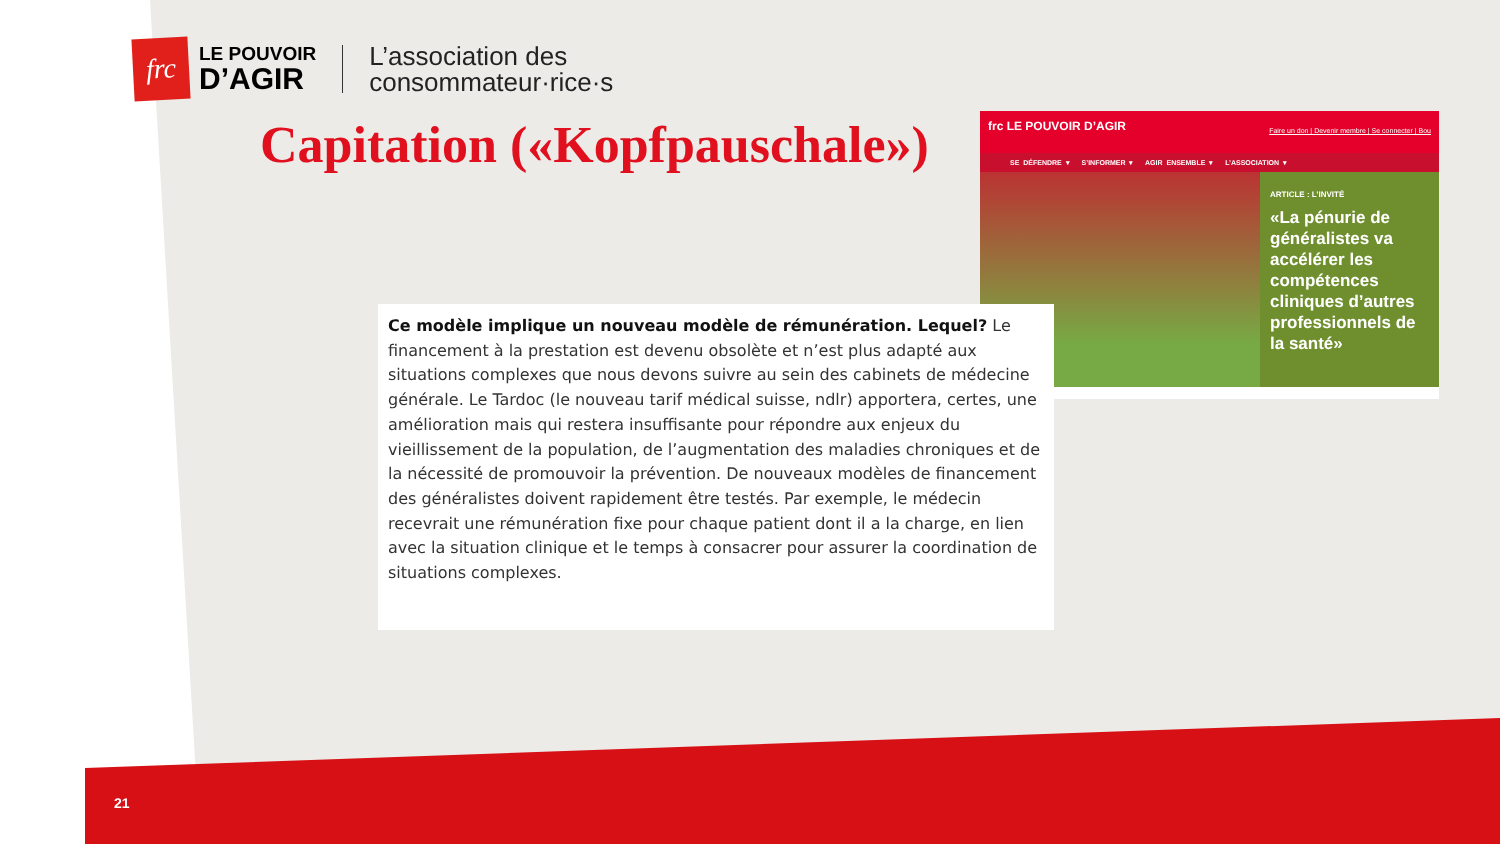frc
LE POUVOIR
D’AGIR
L’association des
consommateur·rice·s
Capitation («Kopfpauschale»)
frc LE POUVOIR D’AGIR Faire un don | Devenir membre | Se connecter | Bou
SE DÉFENDRE ▾ S’INFORMER ▾ AGIR ENSEMBLE ▾ L’ASSOCIATION ▾
ARTICLE : L’INVITÉ
«La pénurie de généralistes va accélérer les compétences cliniques d’autres professionnels de la santé»
Ce modèle implique un nouveau modèle de rémunération. Lequel? Le financement à la prestation est devenu obsolète et n’est plus adapté aux situations complexes que nous devons suivre au sein des cabinets de médecine générale. Le Tardoc (le nouveau tarif médical suisse, ndlr) apportera, certes, une amélioration mais qui restera insuffisante pour répondre aux enjeux du vieillissement de la population, de l’augmentation des maladies chroniques et de la nécessité de promouvoir la prévention. De nouveaux modèles de financement des généralistes doivent rapidement être testés. Par exemple, le médecin recevrait une rémunération fixe pour chaque patient dont il a la charge, en lien avec la situation clinique et le temps à consacrer pour assurer la coordination de situations complexes.
21